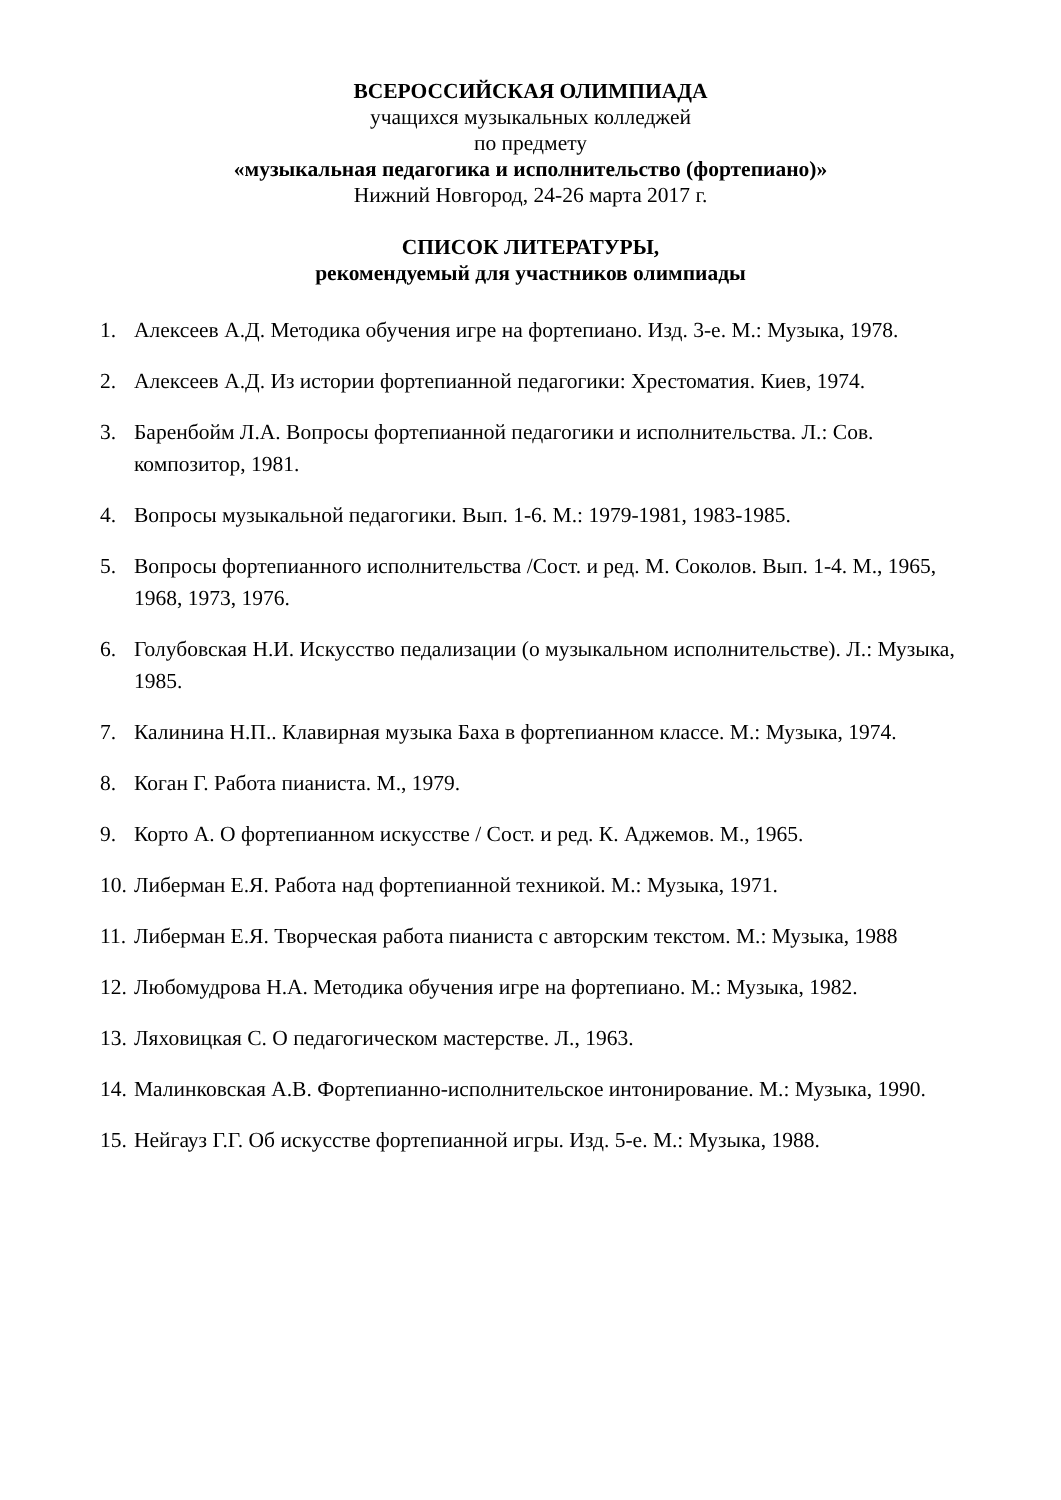ВСЕРОССИЙСКАЯ ОЛИМПИАДА
учащихся музыкальных колледжей
по предмету
«музыкальная педагогика и исполнительство (фортепиано)»
Нижний Новгород, 24-26 марта 2017 г.
СПИСОК ЛИТЕРАТУРЫ,
рекомендуемый для участников олимпиады
1. Алексеев А.Д. Методика обучения игре на фортепиано. Изд. 3-е. М.: Музыка, 1978.
2. Алексеев А.Д. Из истории фортепианной педагогики: Хрестоматия. Киев, 1974.
3. Баренбойм Л.А. Вопросы фортепианной педагогики и исполнительства. Л.: Сов. композитор, 1981.
4. Вопросы музыкальной педагогики. Вып. 1-6. М.: 1979-1981, 1983-1985.
5. Вопросы фортепианного исполнительства /Сост. и ред. М. Соколов. Вып. 1-4. М., 1965, 1968, 1973, 1976.
6. Голубовская Н.И. Искусство педализации (о музыкальном исполнительстве). Л.: Музыка, 1985.
7. Калинина Н.П.. Клавирная музыка Баха в фортепианном классе. М.: Музыка, 1974.
8. Коган Г. Работа пианиста. М., 1979.
9. Корто А. О фортепианном искусстве / Сост. и ред. К. Аджемов. М., 1965.
10. Либерман Е.Я. Работа над фортепианной техникой. М.: Музыка, 1971.
11. Либерман Е.Я. Творческая работа пианиста с авторским текстом. М.: Музыка, 1988
12. Любомудрова Н.А. Методика обучения игре на фортепиано. М.: Музыка, 1982.
13. Ляховицкая С. О педагогическом мастерстве. Л., 1963.
14. Малинковская А.В. Фортепианно-исполнительское интонирование. М.: Музыка, 1990.
15. Нейгауз Г.Г. Об искусстве фортепианной игры. Изд. 5-е. М.: Музыка, 1988.